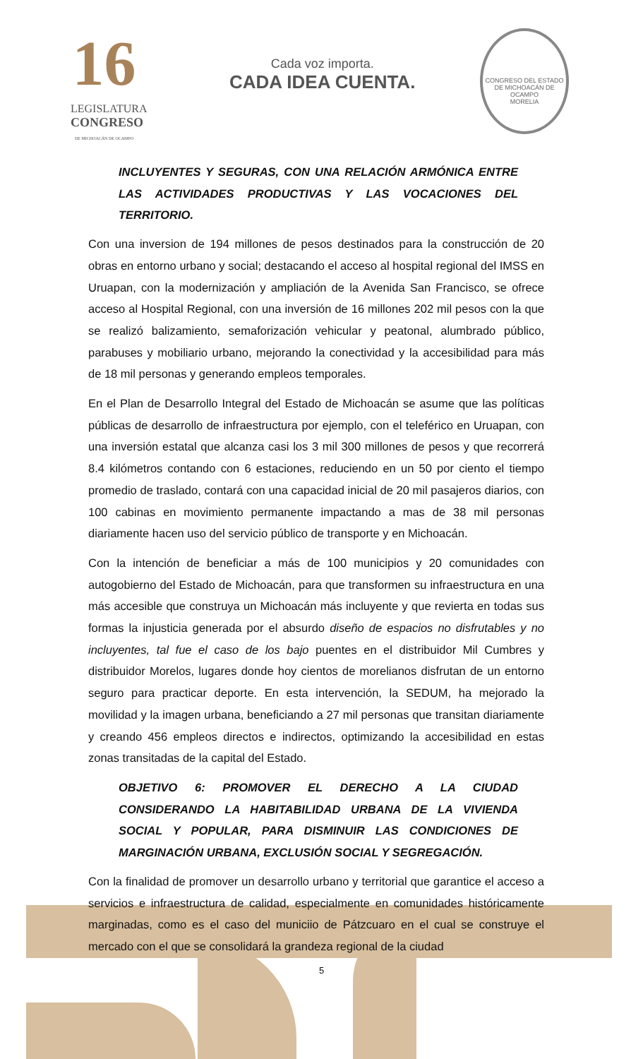16
LEGISLATURA
CONGRESO
DE MICHOACÁN DE OCAMPO
Cada voz importa.
CADA IDEA CUENTA.
CONGRESO DEL ESTADO DE MICHOACÁN DE OCAMPO
MORELIA
INCLUYENTES Y SEGURAS, CON UNA RELACIÓN ARMÓNICA ENTRE LAS ACTIVIDADES PRODUCTIVAS Y LAS VOCACIONES DEL TERRITORIO.
Con una inversion de 194 millones de pesos destinados para la construcción de 20 obras en entorno urbano y social; destacando el acceso al hospital regional del IMSS en Uruapan, con la modernización y ampliación de la Avenida San Francisco, se ofrece acceso al Hospital Regional, con una inversión de 16 millones 202 mil pesos con la que se realizó balizamiento, semaforización vehicular y peatonal, alumbrado público, parabuses y mobiliario urbano, mejorando la conectividad y la accesibilidad para más de 18 mil personas y generando empleos temporales.
En el Plan de Desarrollo Integral del Estado de Michoacán se asume que las políticas públicas de desarrollo de infraestructura por ejemplo, con el teleférico en Uruapan, con una inversión estatal que alcanza casi los 3 mil 300 millones de pesos y que recorrerá 8.4 kilómetros contando con 6 estaciones, reduciendo en un 50 por ciento el tiempo promedio de traslado, contará con una capacidad inicial de 20 mil pasajeros diarios, con 100 cabinas en movimiento permanente impactando a mas de 38 mil personas diariamente hacen uso del servicio público de transporte y en Michoacán.
Con la intención de beneficiar a más de 100 municipios y 20 comunidades con autogobierno del Estado de Michoacán, para que transformen su infraestructura en una más accesible que construya un Michoacán más incluyente y que revierta en todas sus formas la injusticia generada por el absurdo diseño de espacios no disfrutables y no incluyentes, tal fue el caso de los bajo puentes en el distribuidor Mil Cumbres y distribuidor Morelos, lugares donde hoy cientos de morelianos disfrutan de un entorno seguro para practicar deporte. En esta intervención, la SEDUM, ha mejorado la movilidad y la imagen urbana, beneficiando a 27 mil personas que transitan diariamente y creando 456 empleos directos e indirectos, optimizando la accesibilidad en estas zonas transitadas de la capital del Estado.
OBJETIVO 6: PROMOVER EL DERECHO A LA CIUDAD CONSIDERANDO LA HABITABILIDAD URBANA DE LA VIVIENDA SOCIAL Y POPULAR, PARA DISMINUIR LAS CONDICIONES DE MARGINACIÓN URBANA, EXCLUSIÓN SOCIAL Y SEGREGACIÓN.
Con la finalidad de promover un desarrollo urbano y territorial que garantice el acceso a servicios e infraestructura de calidad, especialmente en comunidades históricamente marginadas, como es el caso del municiio de Pátzcuaro en el cual se construye el mercado con el que se consolidará la grandeza regional de la ciudad
5